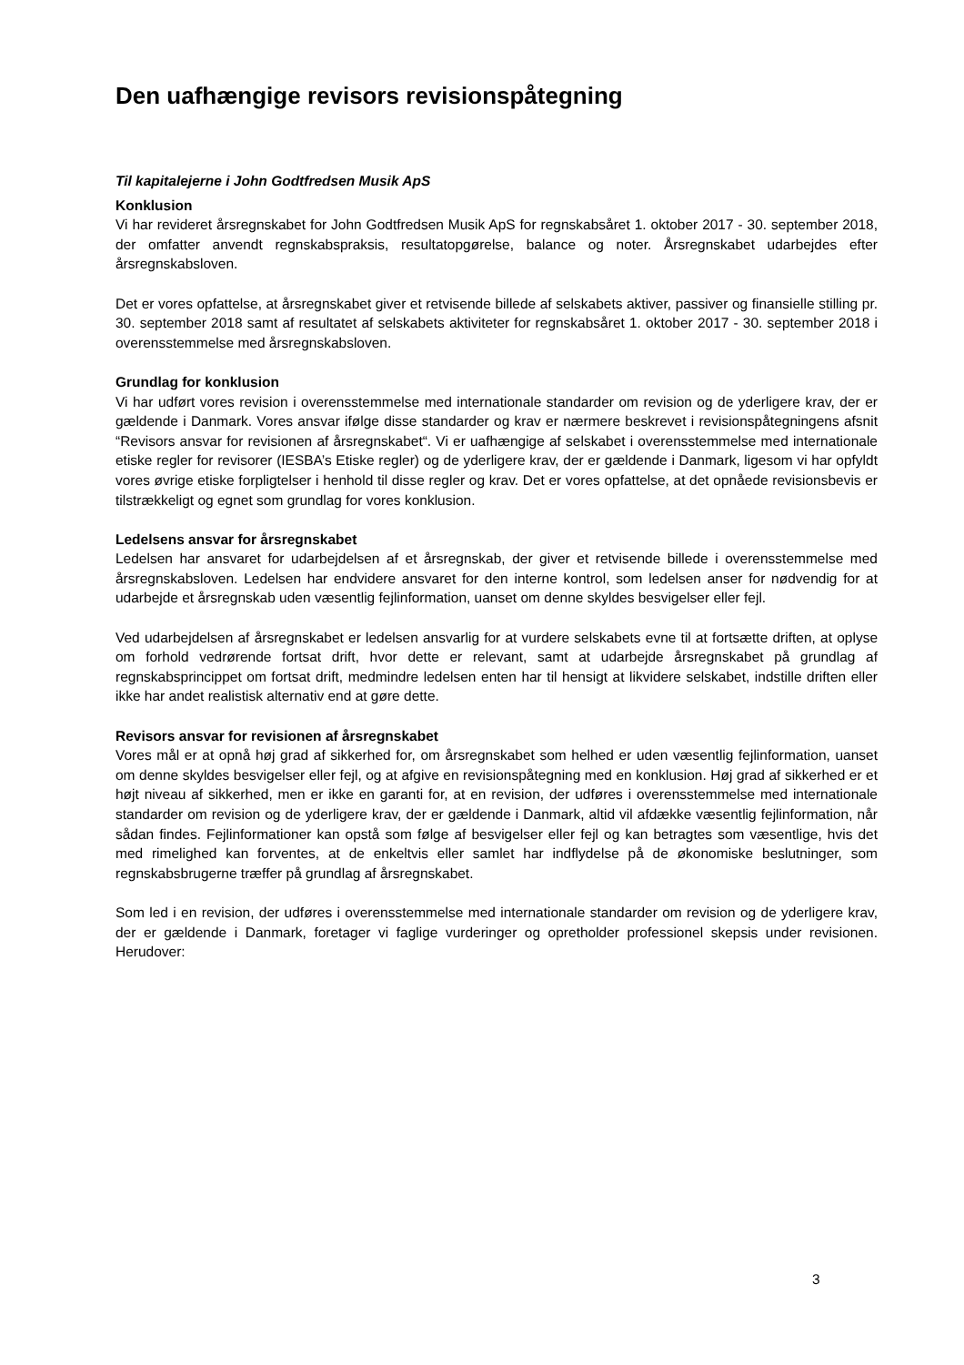Den uafhængige revisors revisionspåtegning
Til kapitalejerne i John Godtfredsen Musik ApS
Konklusion
Vi har revideret årsregnskabet for John Godtfredsen Musik ApS for regnskabsåret 1. oktober 2017 - 30. september 2018, der omfatter anvendt regnskabspraksis, resultatopgørelse, balance og noter. Årsregnskabet udarbejdes efter årsregnskabsloven.
Det er vores opfattelse, at årsregnskabet giver et retvisende billede af selskabets aktiver, passiver og finansielle stilling pr. 30. september 2018 samt af resultatet af selskabets aktiviteter for regnskabsåret 1. oktober 2017 - 30. september 2018 i overensstemmelse med årsregnskabsloven.
Grundlag for konklusion
Vi har udført vores revision i overensstemmelse med internationale standarder om revision og de yderligere krav, der er gældende i Danmark. Vores ansvar ifølge disse standarder og krav er nærmere beskrevet i revisionspåtegningens afsnit “Revisors ansvar for revisionen af årsregnskabet“. Vi er uafhængige af selskabet i overensstemmelse med internationale etiske regler for revisorer (IESBA’s Etiske regler) og de yderligere krav, der er gældende i Danmark, ligesom vi har opfyldt vores øvrige etiske forpligtelser i henhold til disse regler og krav. Det er vores opfattelse, at det opnåede revisionsbevis er tilstrækkeligt og egnet som grundlag for vores konklusion.
Ledelsens ansvar for årsregnskabet
Ledelsen har ansvaret for udarbejdelsen af et årsregnskab, der giver et retvisende billede i overensstemmelse med årsregnskabsloven. Ledelsen har endvidere ansvaret for den interne kontrol, som ledelsen anser for nødvendig for at udarbejde et årsregnskab uden væsentlig fejlinformation, uanset om denne skyldes besvigelser eller fejl.
Ved udarbejdelsen af årsregnskabet er ledelsen ansvarlig for at vurdere selskabets evne til at fortsætte driften, at oplyse om forhold vedrørende fortsat drift, hvor dette er relevant, samt at udarbejde årsregnskabet på grundlag af regnskabsprincippet om fortsat drift, medmindre ledelsen enten har til hensigt at likvidere selskabet, indstille driften eller ikke har andet realistisk alternativ end at gøre dette.
Revisors ansvar for revisionen af årsregnskabet
Vores mål er at opnå høj grad af sikkerhed for, om årsregnskabet som helhed er uden væsentlig fejlinformation, uanset om denne skyldes besvigelser eller fejl, og at afgive en revisionspåtegning med en konklusion. Høj grad af sikkerhed er et højt niveau af sikkerhed, men er ikke en garanti for, at en revision, der udføres i overensstemmelse med internationale standarder om revision og de yderligere krav, der er gældende i Danmark, altid vil afdække væsentlig fejlinformation, når sådan findes. Fejlinformationer kan opstå som følge af besvigelser eller fejl og kan betragtes som væsentlige, hvis det med rimelighed kan forventes, at de enkeltvis eller samlet har indflydelse på de økonomiske beslutninger, som regnskabsbrugerne træffer på grundlag af årsregnskabet.
Som led i en revision, der udføres i overensstemmelse med internationale standarder om revision og de yderligere krav, der er gældende i Danmark, foretager vi faglige vurderinger og opretholder professionel skepsis under revisionen. Herudover:
3